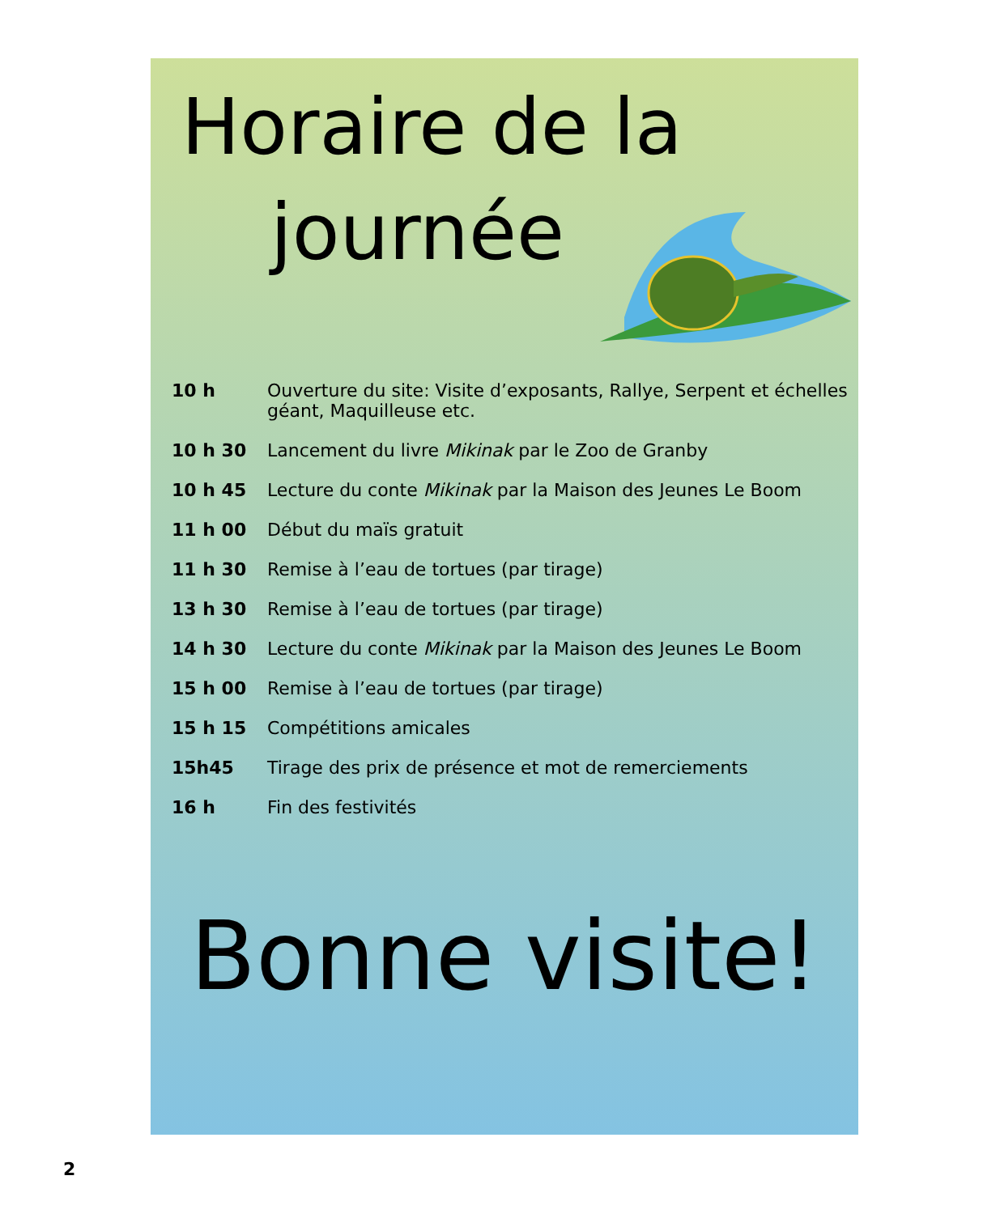Horaire de la
journée
| 10 h | Ouverture du site: Visite d’exposants, Rallye, Serpent et échelles géant, Maquilleuse etc. |
| 10 h 30 | Lancement du livre Mikinak par le Zoo de Granby |
| 10 h 45 | Lecture du conte Mikinak par la Maison des Jeunes Le Boom |
| 11 h 00 | Début du maïs gratuit |
| 11 h 30 | Remise à l’eau de tortues (par tirage) |
| 13 h 30 | Remise à l’eau de tortues (par tirage) |
| 14 h 30 | Lecture du conte Mikinak par la Maison des Jeunes Le Boom |
| 15 h 00 | Remise à l’eau de tortues (par tirage) |
| 15 h 15 | Compétitions amicales |
| 15h45 | Tirage des prix de présence et mot de remerciements |
| 16 h | Fin des festivités |
Bonne visite!
2